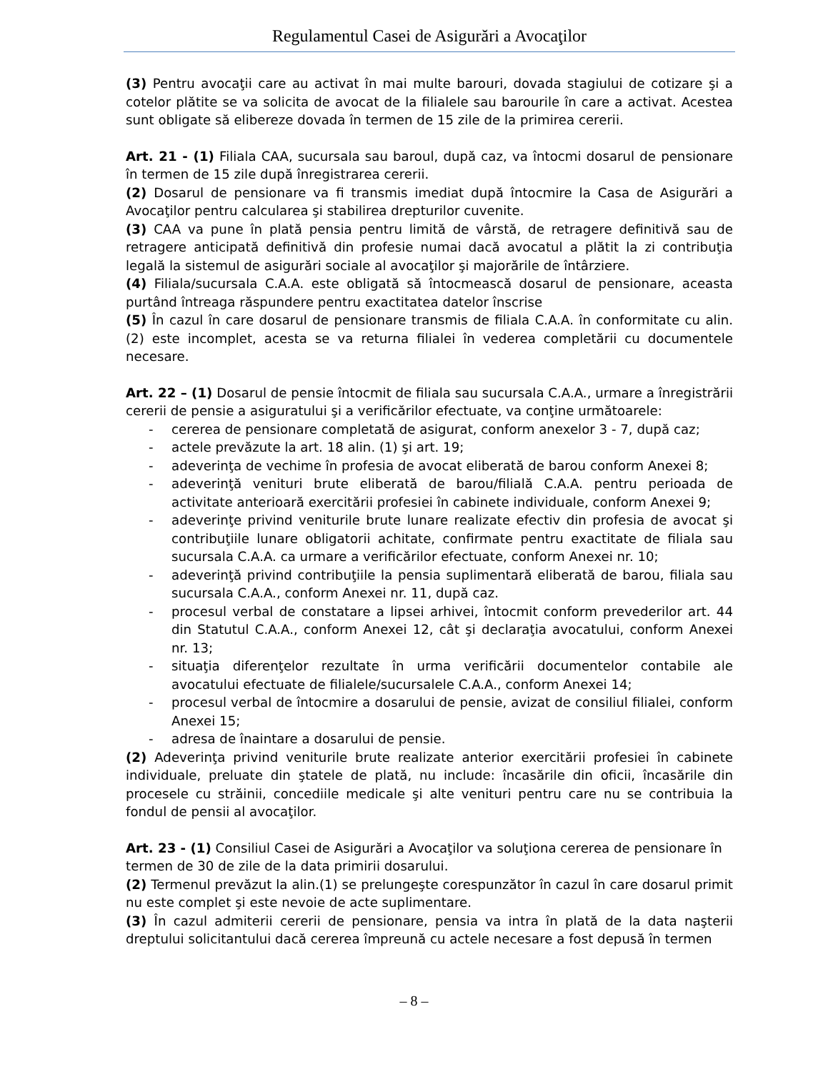Regulamentul Casei de Asigurări a Avocaţilor
(3) Pentru avocaţii care au activat în mai multe barouri, dovada stagiului de cotizare şi a cotelor plătite se va solicita de avocat de la filialele sau barourile în care a activat. Acestea sunt obligate să elibereze dovada în termen de 15 zile de la primirea cererii.
Art. 21 - (1) Filiala CAA, sucursala sau baroul, după caz, va întocmi dosarul de pensionare în termen de 15 zile după înregistrarea cererii.
(2) Dosarul de pensionare va fi transmis imediat după întocmire la Casa de Asigurări a Avocaţilor pentru calcularea şi stabilirea drepturilor cuvenite.
(3) CAA va pune în plată pensia pentru limită de vârstă, de retragere definitivă sau de retragere anticipată definitivă din profesie numai dacă avocatul a plătit la zi contribuţia legală la sistemul de asigurări sociale al avocaţilor şi majorările de întârziere.
(4) Filiala/sucursala C.A.A. este obligată să întocmească dosarul de pensionare, aceasta purtând întreaga răspundere pentru exactitatea datelor înscrise
(5) În cazul în care dosarul de pensionare transmis de filiala C.A.A. în conformitate cu alin. (2) este incomplet, acesta se va returna filialei în vederea completării cu documentele necesare.
Art. 22 – (1) Dosarul de pensie întocmit de filiala sau sucursala C.A.A., urmare a înregistrării cererii de pensie a asiguratului şi a verificărilor efectuate, va conţine următoarele:
- cererea de pensionare completată de asigurat, conform anexelor 3 - 7, după caz;
- actele prevăzute la art. 18 alin. (1) şi art. 19;
- adeverinţa de vechime în profesia de avocat eliberată de barou conform Anexei 8;
- adeverinţă venituri brute eliberată de barou/filială C.A.A. pentru perioada de activitate anterioară exercitării profesiei în cabinete individuale, conform Anexei 9;
- adeverinţe privind veniturile brute lunare realizate efectiv din profesia de avocat şi contribuţiile lunare obligatorii achitate, confirmate pentru exactitate de filiala sau sucursala C.A.A. ca urmare a verificărilor efectuate, conform Anexei nr. 10;
- adeverinţă privind contribuţiile la pensia suplimentară eliberată de barou, filiala sau sucursala C.A.A., conform Anexei nr. 11, după caz.
- procesul verbal de constatare a lipsei arhivei, întocmit conform prevederilor art. 44 din Statutul C.A.A., conform Anexei 12, cât şi declaraţia avocatului, conform Anexei nr. 13;
- situaţia diferenţelor rezultate în urma verificării documentelor contabile ale avocatului efectuate de filialele/sucursalele C.A.A., conform Anexei 14;
- procesul verbal de întocmire a dosarului de pensie, avizat de consiliul filialei, conform Anexei 15;
- adresa de înaintare a dosarului de pensie.
(2) Adeverinţa privind veniturile brute realizate anterior exercitării profesiei în cabinete individuale, preluate din ştatele de plată, nu include: încasările din oficii, încasările din procesele cu străinii, concediile medicale şi alte venituri pentru care nu se contribuia la fondul de pensii al avocaţilor.
Art. 23 - (1) Consiliul Casei de Asigurări a Avocaţilor va soluţiona cererea de pensionare în termen de 30 de zile de la data primirii dosarului.
(2) Termenul prevăzut la alin.(1) se prelungeşte corespunzător în cazul în care dosarul primit nu este complet şi este nevoie de acte suplimentare.
(3) În cazul admiterii cererii de pensionare, pensia va intra în plată de la data naşterii dreptului solicitantului dacă cererea împreună cu actele necesare a fost depusă în termen
– 8 –